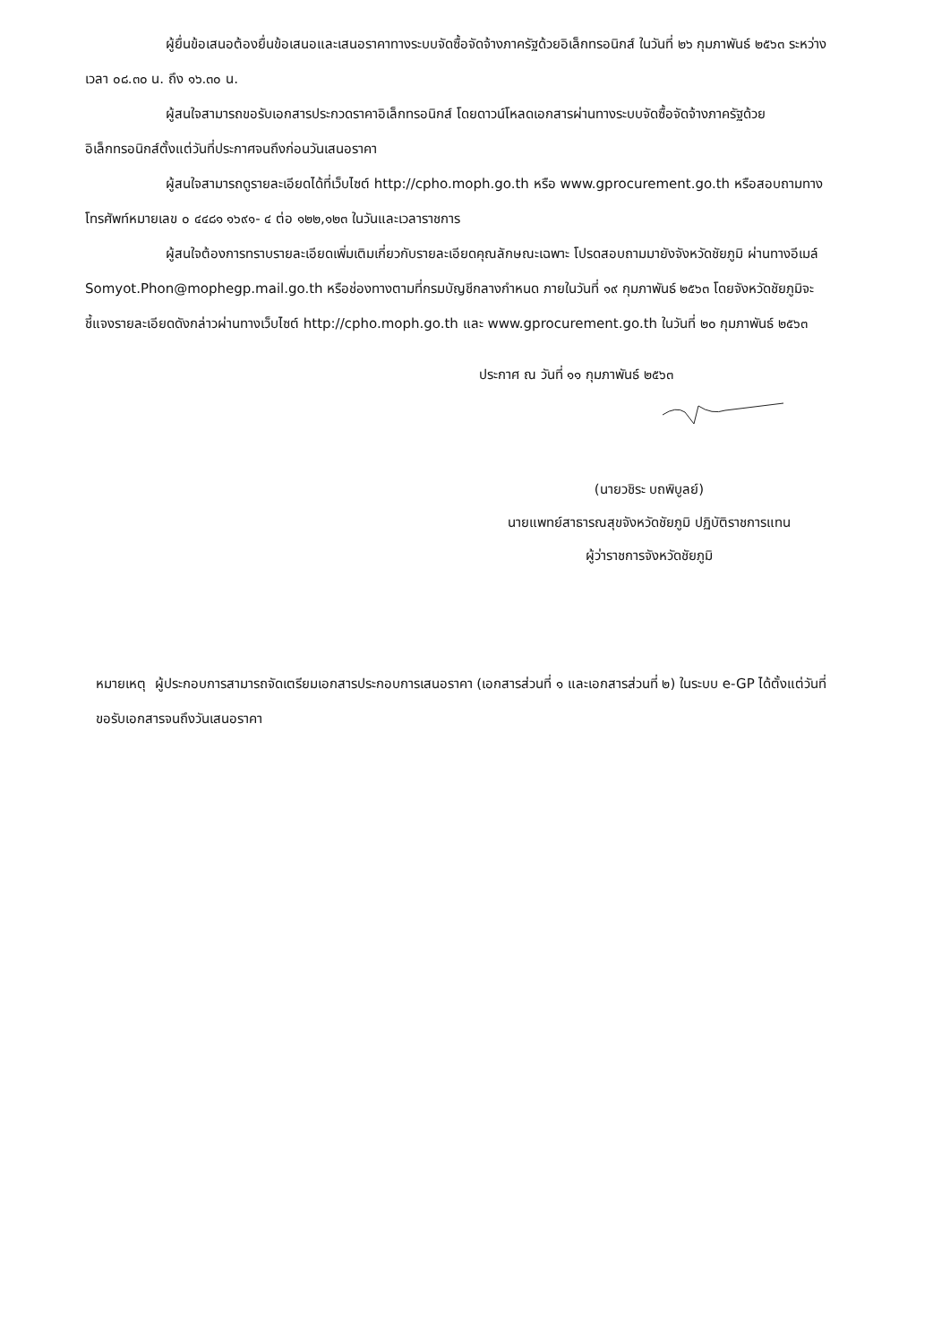ผู้ยื่นข้อเสนอต้องยื่นข้อเสนอและเสนอราคาทางระบบจัดซื้อจัดจ้างภาครัฐด้วยอิเล็กทรอนิกส์ ในวันที่ ๒๖ กุมภาพันธ์ ๒๕๖๓ ระหว่างเวลา ๐๘.๓๐ น. ถึง ๑๖.๓๐ น.
ผู้สนใจสามารถขอรับเอกสารประกวดราคาอิเล็กทรอนิกส์ โดยดาวน์โหลดเอกสารผ่านทางระบบจัดซื้อจัดจ้างภาครัฐด้วยอิเล็กทรอนิกส์ตั้งแต่วันที่ประกาศจนถึงก่อนวันเสนอราคา
ผู้สนใจสามารถดูรายละเอียดได้ที่เว็บไซต์ http://cpho.moph.go.th หรือ www.gprocurement.go.th หรือสอบถามทางโทรศัพท์หมายเลข ๐ ๔๔๘๑ ๑๖๙๑- ๔ ต่อ ๑๒๒,๑๒๓ ในวันและเวลาราชการ
ผู้สนใจต้องการทราบรายละเอียดเพิ่มเติมเกี่ยวกับรายละเอียดคุณลักษณะเฉพาะ โปรดสอบถามมายังจังหวัดชัยภูมิ ผ่านทางอีเมล์ Somyot.Phon@mophegp.mail.go.th หรือช่องทางตามที่กรมบัญชีกลางกำหนด ภายในวันที่ ๑๙ กุมภาพันธ์ ๒๕๖๓ โดยจังหวัดชัยภูมิจะชี้แจงรายละเอียดดังกล่าวผ่านทางเว็บไซต์ http://cpho.moph.go.th และ www.gprocurement.go.th ในวันที่ ๒๐ กุมภาพันธ์ ๒๕๖๓
ประกาศ ณ วันที่ ๑๑ กุมภาพันธ์ ๒๕๖๓
(นายวชิระ บถพิบูลย์)
นายแพทย์สาธารณสุขจังหวัดชัยภูมิ ปฏิบัติราชการแทน
ผู้ว่าราชการจังหวัดชัยภูมิ
หมายเหตุ ผู้ประกอบการสามารถจัดเตรียมเอกสารประกอบการเสนอราคา (เอกสารส่วนที่ ๑ และเอกสารส่วนที่ ๒) ในระบบ e-GP ได้ตั้งแต่วันที่ ขอรับเอกสารจนถึงวันเสนอราคา